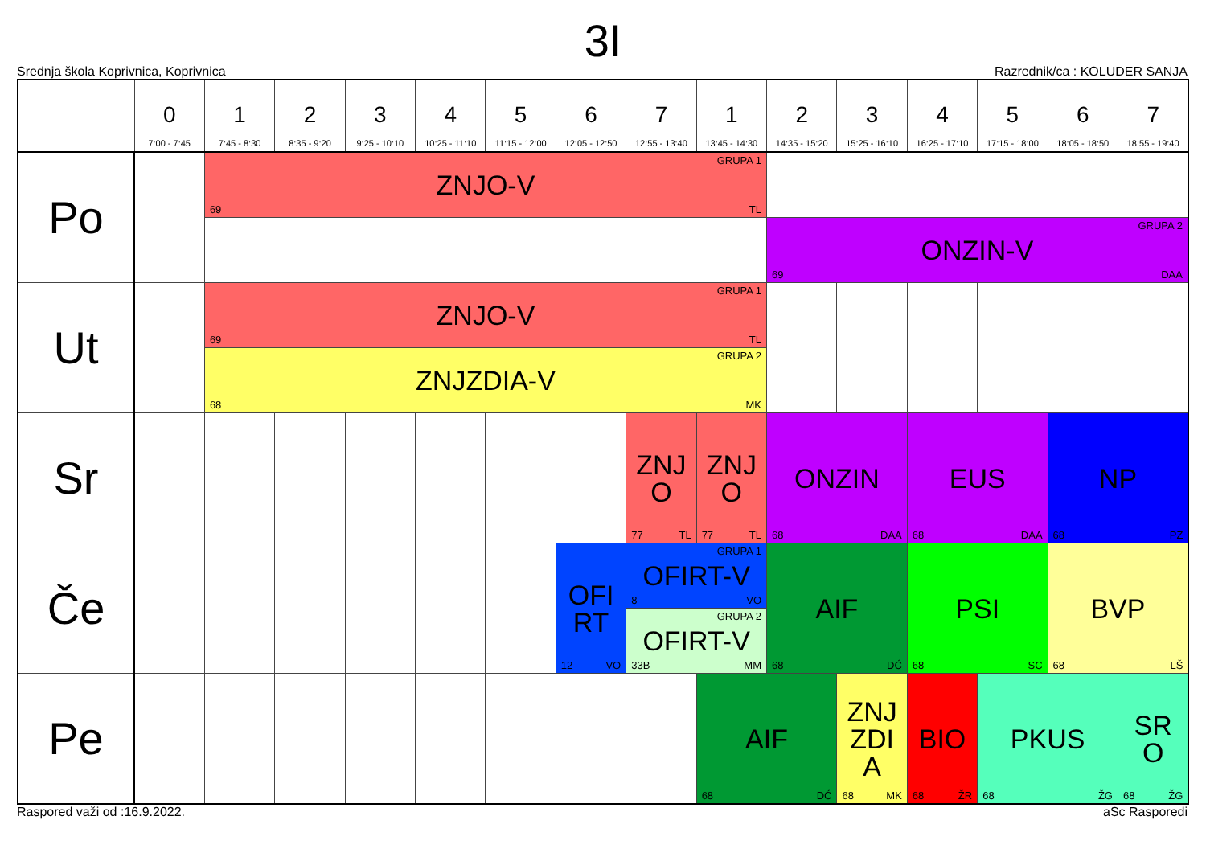3I
Srednja škola Koprivnica, Koprivnica Razrednik/ca : KOLUDER SANJA
| | 0 7:00 - 7:45 | 1 7:45 - 8:30 | 2 8:35 - 9:20 | 3 9:25 - 10:10 | 4 10:25 - 11:10 | 5 11:15 - 12:00 | 6 12:05 - 12:50 | 7 12:55 - 13:40 | 1 13:45 - 14:30 | 2 14:35 - 15:20 | 3 15:25 - 16:10 | 4 16:25 - 17:10 | 5 17:15 - 18:00 | 6 18:05 - 18:50 | 7 18:55 - 19:40 |
| --- | --- | --- | --- | --- | --- | --- | --- | --- | --- | --- | --- | --- | --- | --- | --- |
| Po | | GRUPA 1 ZNJO-V 69 TL | | | | | | | | | | | | | |
| | | | | | | | | | | GRUPA 2 ONZIN-V 69 DAA | | | | | |
| Ut | | GRUPA 1 ZNJO-V 69 TL | | | | | | | | | | | | | |
| | | GRUPA 2 ZNJZDIA-V 68 MK | | | | | | | | | | | | | |
| Sr | | | | | | | | ZNJ O 77 TL | ZNJ O 77 TL | ONZIN 68 DAA | | EUS 68 DAA | | NP 68 PZ | |
| Če | | | | | | | OFI RT 12 VO | GRUPA 1 OFIRT-V 8 VO | | AIF 68 DĆ | | PSI 68 SC | | BVP 68 LŠ | |
| | | | | | | | | GRUPA 2 OFIRT-V 33B MM | | | | | | | |
| Pe | | | | | | | | | AIF 68 DĆ | | ZNJ ZDI A 68 MK | BIO 68 ŽR | PKUS 68 ŽG | | SR O 68 ŽG |
Raspored važi od :16.9.2022. aSc Rasporedi